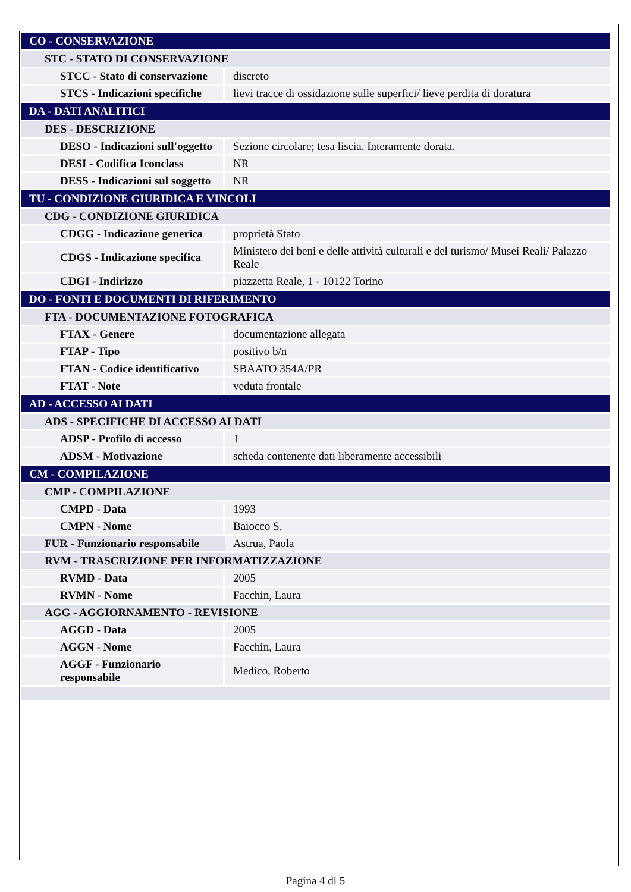| CO - CONSERVAZIONE | |
| STC - STATO DI CONSERVAZIONE | |
| STCC - Stato di conservazione | discreto |
| STCS - Indicazioni specifiche | lievi tracce di ossidazione sulle superfici/ lieve perdita di doratura |
| DA - DATI ANALITICI | |
| DES - DESCRIZIONE | |
| DESO - Indicazioni sull'oggetto | Sezione circolare; tesa liscia. Interamente dorata. |
| DESI - Codifica Iconclass | NR |
| DESS - Indicazioni sul soggetto | NR |
| TU - CONDIZIONE GIURIDICA E VINCOLI | |
| CDG - CONDIZIONE GIURIDICA | |
| CDGG - Indicazione generica | proprietà Stato |
| CDGS - Indicazione specifica | Ministero dei beni e delle attività culturali e del turismo/ Musei Reali/ Palazzo Reale |
| CDGI - Indirizzo | piazzetta Reale, 1 - 10122 Torino |
| DO - FONTI E DOCUMENTI DI RIFERIMENTO | |
| FTA - DOCUMENTAZIONE FOTOGRAFICA | |
| FTAX - Genere | documentazione allegata |
| FTAP - Tipo | positivo b/n |
| FTAN - Codice identificativo | SBAATO 354A/PR |
| FTAT - Note | veduta frontale |
| AD - ACCESSO AI DATI | |
| ADS - SPECIFICHE DI ACCESSO AI DATI | |
| ADSP - Profilo di accesso | 1 |
| ADSM - Motivazione | scheda contenente dati liberamente accessibili |
| CM - COMPILAZIONE | |
| CMP - COMPILAZIONE | |
| CMPD - Data | 1993 |
| CMPN - Nome | Baiocco S. |
| FUR - Funzionario responsabile | Astrua, Paola |
| RVM - TRASCRIZIONE PER INFORMATIZZAZIONE | |
| RVMD - Data | 2005 |
| RVMN - Nome | Facchin, Laura |
| AGG - AGGIORNAMENTO - REVISIONE | |
| AGGD - Data | 2005 |
| AGGN - Nome | Facchin, Laura |
| AGGF - Funzionario responsabile | Medico, Roberto |
Pagina 4 di 5